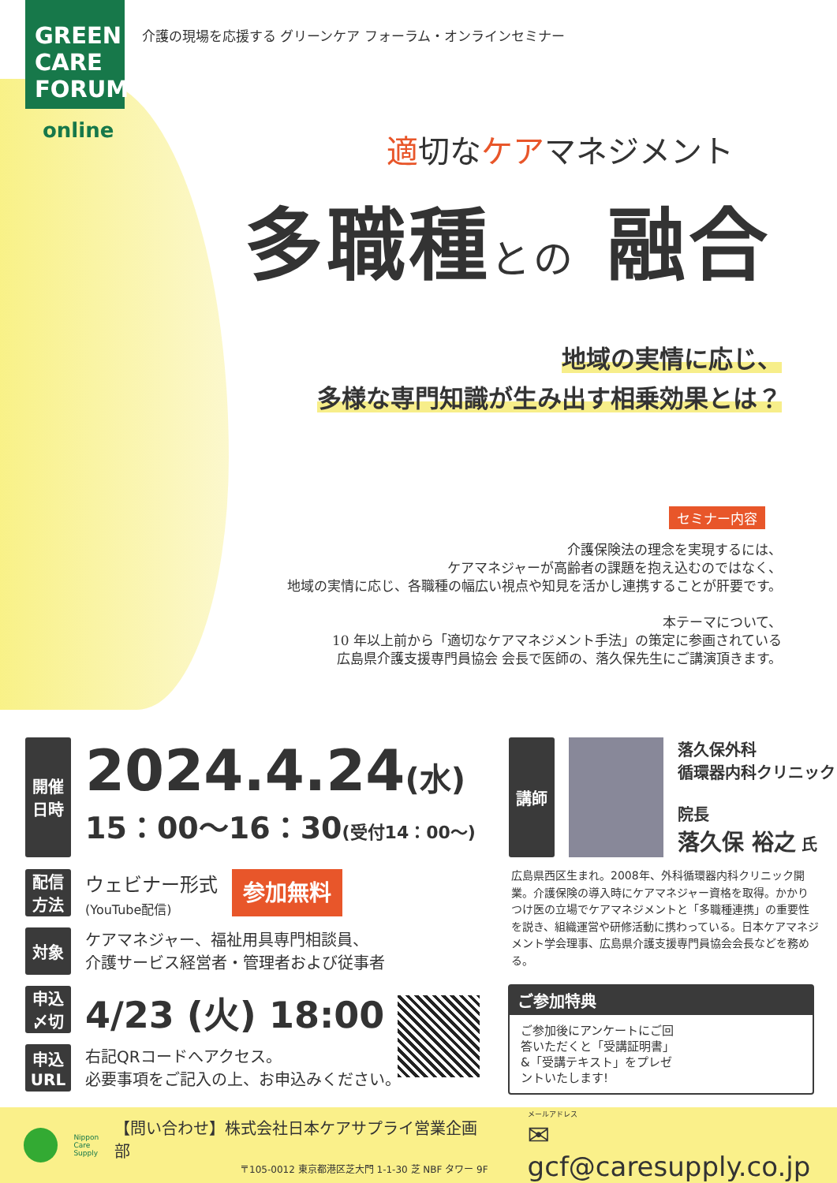GREEN
CARE
FORUM
online
介護の現場を応援する グリーンケア フォーラム・オンラインセミナー
適切なケアマネジメント
多職種との 融合
地域の実情に応じ、
多様な専門知識が生み出す相乗効果とは？
セミナー内容
介護保険法の理念を実現するには、
ケアマネジャーが高齢者の課題を抱え込むのではなく、
地域の実情に応じ、各職種の幅広い視点や知見を活かし連携することが肝要です。
本テーマについて、
10 年以上前から「適切なケアマネジメント手法」の策定に参画されている
広島県介護支援専門員協会 会長で医師の、落久保先生にご講演頂きます。
開催
日時
2024.4.24(水)
15：00～16：30(受付14：00～)
配信
方法
ウェビナー形式
(YouTube配信)
参加無料
対象 ケアマネジャー、福祉用具専門相談員、
介護サービス経営者・管理者および従事者
申込
〆切
4/23 (火) 18:00
申込
URL
右記QRコードへアクセス。
必要事項をご記入の上、お申込みください。
講師 落久保外科
循環器内科クリニック
院長
落久保 裕之 氏
広島県西区生まれ。2008年、外科循環器内科クリニック開業。介護保険の導入時にケアマネジャー資格を取得。かかりつけ医の立場でケアマネジメントと「多職種連携」の重要性を説き、組織運営や研修活動に携わっている。日本ケアマネジメント学会理事、広島県介護支援専門員協会会長などを務める。
ご参加特典
ご参加後にアンケートにご回答いただくと「受講証明書」&「受講テキスト」をプレゼントいたします!
Nippon
Care
Supply
【問い合わせ】株式会社日本ケアサプライ営業企画部
〒105-0012 東京都港区芝大門 1-1-30 芝 NBF タワー 9F
メールアドレス
✉ gcf@caresupply.co.jp